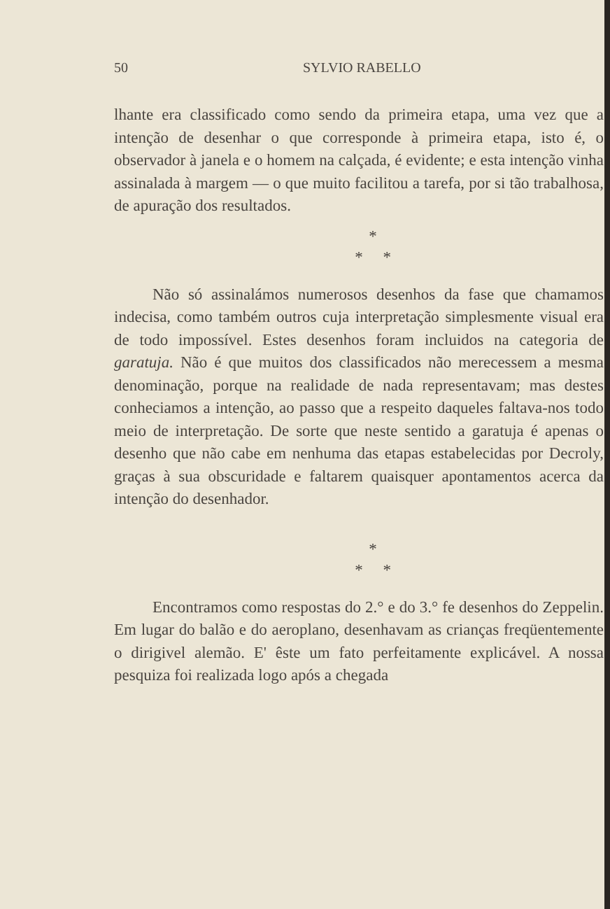50 SYLVIO RABELLO
lhante era classificado como sendo da primeira etapa, uma vez que a intenção de desenhar o que corresponde à primeira etapa, isto é, o observador à janela e o homem na calçada, é evidente; e esta intenção vinha assinalada à margem — o que muito facilitou a tarefa, por si tão trabalhosa, de apuração dos resultados.
*
* *
Não só assinalámos numerosos desenhos da fase que chamamos indecisa, como também outros cuja interpretação simplesmente visual era de todo impossível. Estes desenhos foram incluidos na categoria de garatuja. Não é que muitos dos classificados não merecessem a mesma denominação, porque na realidade de nada representavam; mas destes conheciamos a intenção, ao passo que a respeito daqueles faltava-nos todo meio de interpretação. De sorte que neste sentido a garatuja é apenas o desenho que não cabe em nenhuma das etapas estabelecidas por Decroly, graças à sua obscuridade e faltarem quaisquer apontamentos acerca da intenção do desenhador.
*
* *
Encontramos como respostas do 2.° e do 3.° fe desenhos do Zeppelin. Em lugar do balão e do aeroplano, desenhavam as crianças freqüentemente o dirigivel alemão. E' êste um fato perfeitamente explicável. A nossa pesquiza foi realizada logo após a chegada